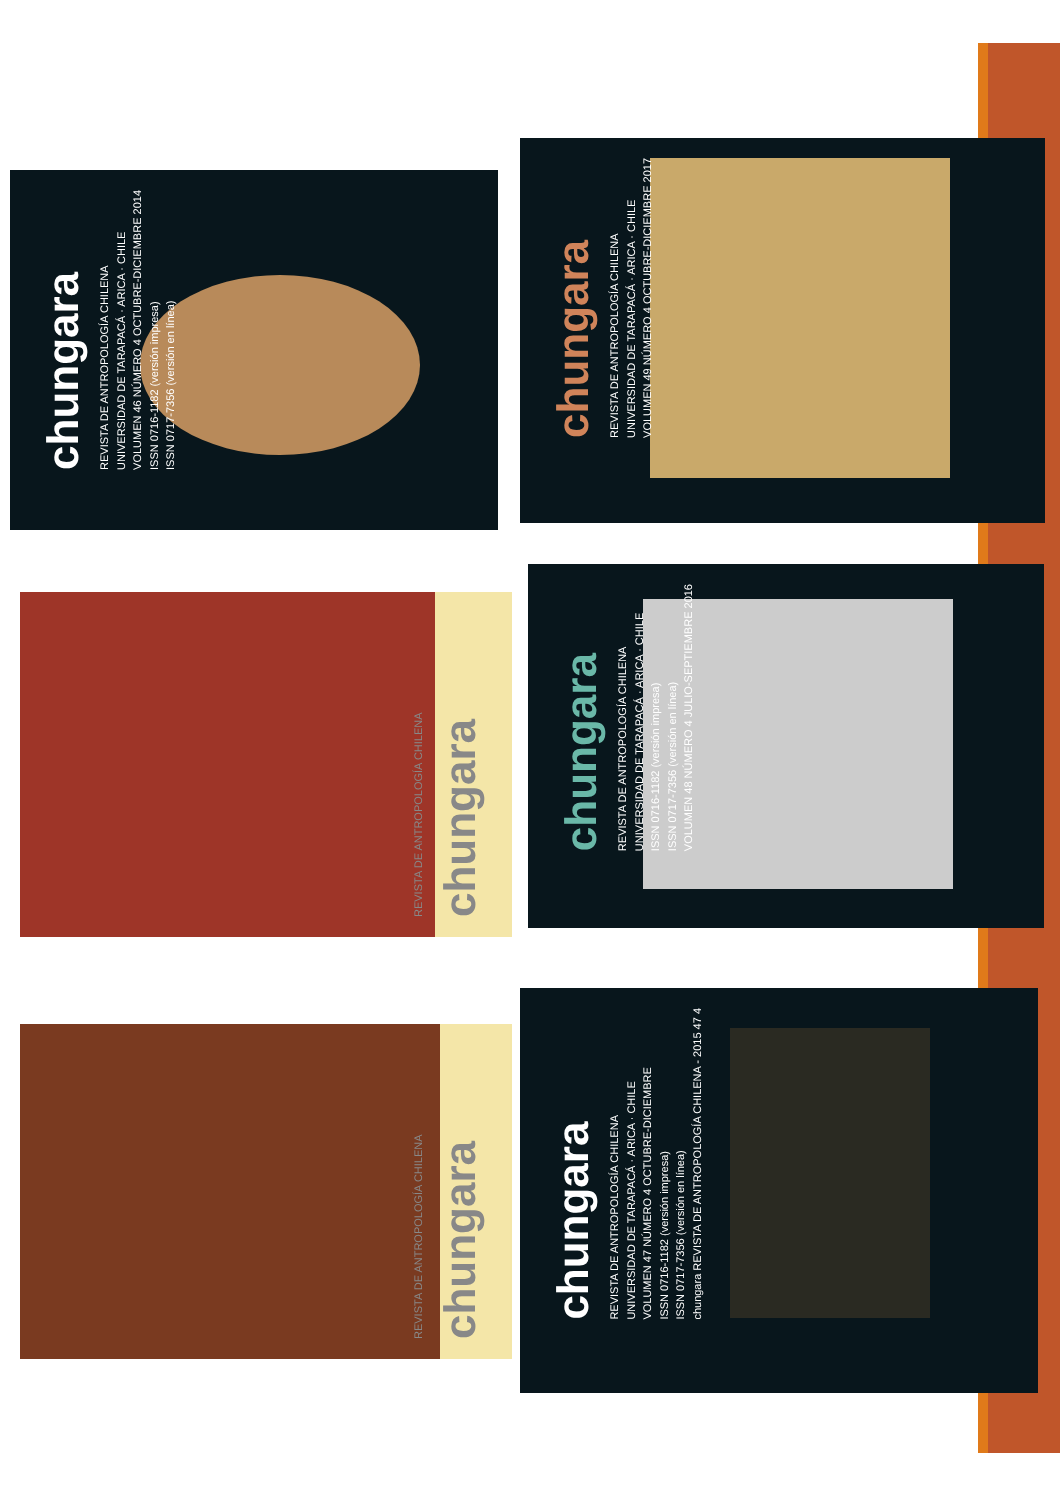chungara
REVISTA DE ANTROPOLOGÍA CHILENA
UNIVERSIDAD DE TARAPACÁ · ARICA · CHILE
VOLUMEN 46 NÚMERO 4 OCTUBRE-DICIEMBRE 2014
ISSN 0716-1182 (versión impresa)
ISSN 0717-7356 (versión en línea)
chungara
REVISTA DE ANTROPOLOGÍA CHILENA
UNIVERSIDAD DE TARAPACÁ · ARICA · CHILE
VOLUMEN 49 NÚMERO 4 OCTUBRE-DICIEMBRE 2017
REVISTA DE ANTROPOLOGÍA CHILENA chungara
chungara
REVISTA DE ANTROPOLOGÍA CHILENA
UNIVERSIDAD DE TARAPACÁ · ARICA · CHILE
ISSN 0716-1182 (versión impresa)
ISSN 0717-7356 (versión en línea)
VOLUMEN 48 NÚMERO 4 JULIO-SEPTIEMBRE 2016
REVISTA DE ANTROPOLOGÍA CHILENA chungara
chungara
REVISTA DE ANTROPOLOGÍA CHILENA
UNIVERSIDAD DE TARAPACÁ · ARICA · CHILE
VOLUMEN 47 NÚMERO 4 OCTUBRE-DICIEMBRE
ISSN 0716-1182 (versión impresa)
ISSN 0717-7356 (versión en línea)
chungara REVISTA DE ANTROPOLOGÍA CHILENA - 2015 47 4